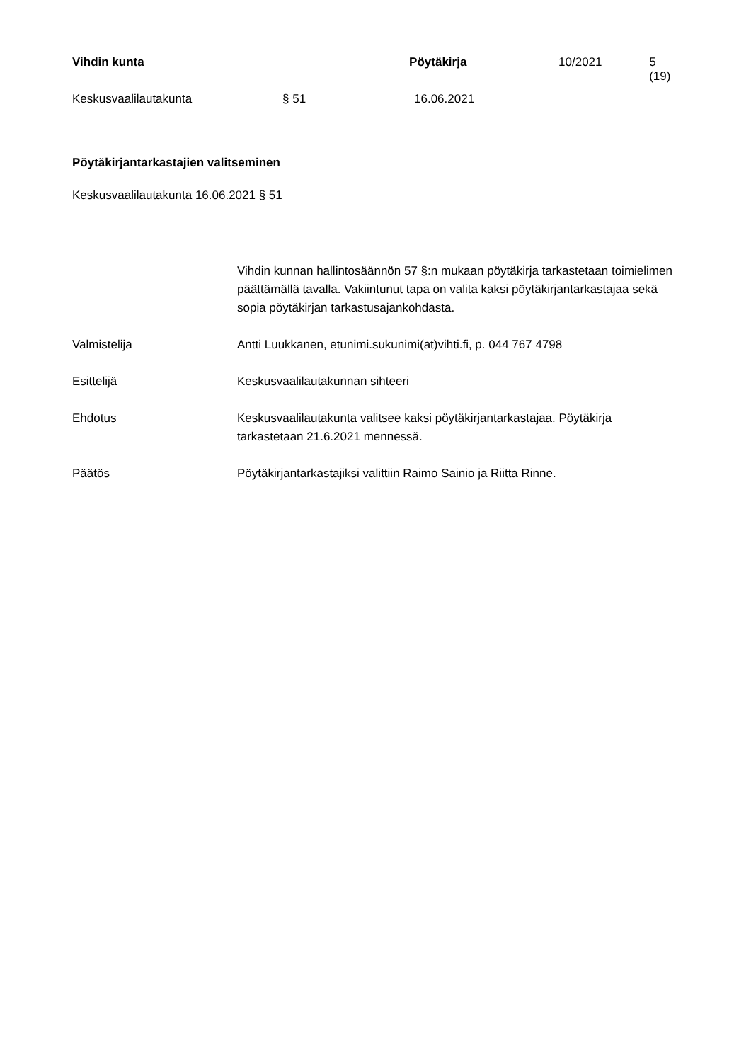Vihdin kunta Pöytäkirja 10/2021 5 (19)
Keskusvaalilautakunta § 51 16.06.2021
Pöytäkirjantarkastajien valitseminen
Keskusvaalilautakunta 16.06.2021 § 51
Vihdin kunnan hallintosäännön 57 §:n mukaan pöytäkirja tarkastetaan toimielimen päättämällä tavalla. Vakiintunut tapa on valita kaksi pöytäkirjantarkastajaa sekä sopia pöytäkirjan tarkastusajankohdasta.
Valmistelija Antti Luukkanen, etunimi.sukunimi(at)vihti.fi, p. 044 767 4798
Esittelijä Keskusvaalilautakunnan sihteeri
Ehdotus Keskusvaalilautakunta valitsee kaksi pöytäkirjantarkastajaa. Pöytäkirja tarkastetaan 21.6.2021 mennessä.
Päätös Pöytäkirjantarkastajiksi valittiin Raimo Sainio ja Riitta Rinne.